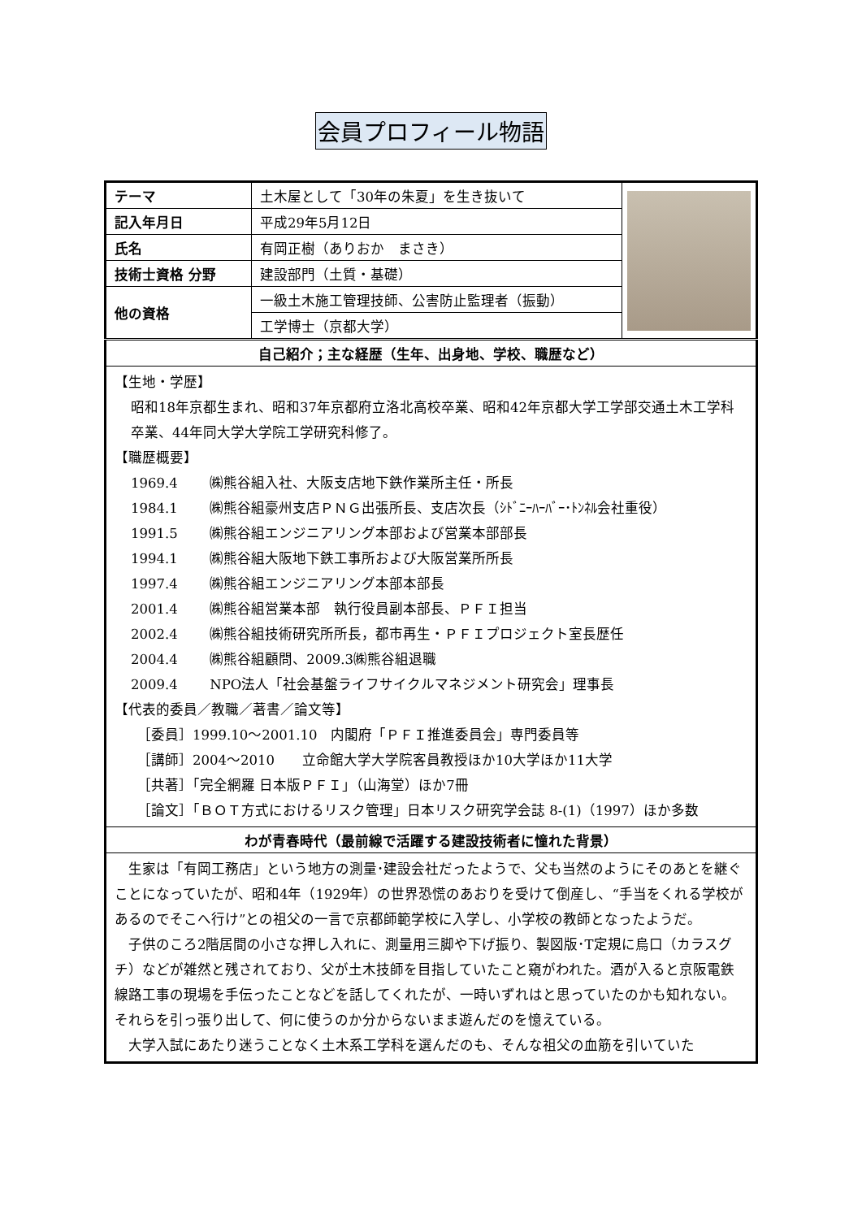会員プロフィール物語
| テーマ | 土木屋として「30年の朱夏」を生き抜いて | |
| 記入年月日 | 平成29年5月12日 | |
| 氏名 | 有岡正樹（ありおか まさき） | |
| 技術士資格 分野 | 建設部門（土質・基礎） | |
| 他の資格 | 一級土木施工管理技師、公害防止監理者（振動） | |
| | 工学博士（京都大学） | |
| 自己紹介；主な経歴（生年、出身地、学校、職歴など） | | |
| 【生地・学歴】 昭和18年京都生まれ、昭和37年京都府立洛北高校卒業、昭和42年京都大学工学部交通土木工学科卒業、44年同大学大学院工学研究科修了。 【職歴概要】 1969.4 ㈱熊谷組入社、大阪支店地下鉄作業所主任・所長 1984.1 ㈱熊谷組豪州支店ＰＮＧ出張所長、支店次長（ｼﾄﾞﾆｰﾊｰﾊﾞｰ･ﾄﾝﾈﾙ会社重役） 1991.5 ㈱熊谷組エンジニアリング本部および営業本部部長 1994.1 ㈱熊谷組大阪地下鉄工事所および大阪営業所所長 1997.4 ㈱熊谷組エンジニアリング本部本部長 2001.4 ㈱熊谷組営業本部 執行役員副本部長、ＰＦＩ担当 2002.4 ㈱熊谷組技術研究所所長，都市再生・ＰＦＩプロジェクト室長歴任 2004.4 ㈱熊谷組顧問、2009.3㈱熊谷組退職 2009.4 NPO法人「社会基盤ライフサイクルマネジメント研究会」理事長 【代表的委員／教職／著書／論文等】 ［委員］1999.10～2001.10 内閣府「ＰＦＩ推進委員会」専門委員等 ［講師］2004～2010 立命館大学大学院客員教授ほか10大学ほか11大学 ［共著］「完全網羅 日本版ＰＦＩ」（山海堂）ほか7冊 ［論文］「ＢＯＴ方式におけるリスク管理」日本リスク研究学会誌 8-(1)（1997）ほか多数 | | |
| わが青春時代（最前線で活躍する建設技術者に憧れた背景） | | |
| 生家は「有岡工務店」という地方の測量･建設会社だったようで、父も当然のようにそのあとを継ぐことになっていたが、昭和4年（1929年）の世界恐慌のあおりを受けて倒産し、“手当をくれる学校があるのでそこへ行け”との祖父の一言で京都師範学校に入学し、小学校の教師となったようだ。 子供のころ2階居間の小さな押し入れに、測量用三脚や下げ振り、製図版･T定規に烏口（カラスグチ）などが雑然と残されており、父が土木技師を目指していたこと窺がわれた。酒が入ると京阪電鉄線路工事の現場を手伝ったことなどを話してくれたが、一時いずれはと思っていたのかも知れない。それらを引っ張り出して、何に使うのか分からないまま遊んだのを憶えている。 大学入試にあたり迷うことなく土木系工学科を選んだのも、そんな祖父の血筋を引いていた | | |